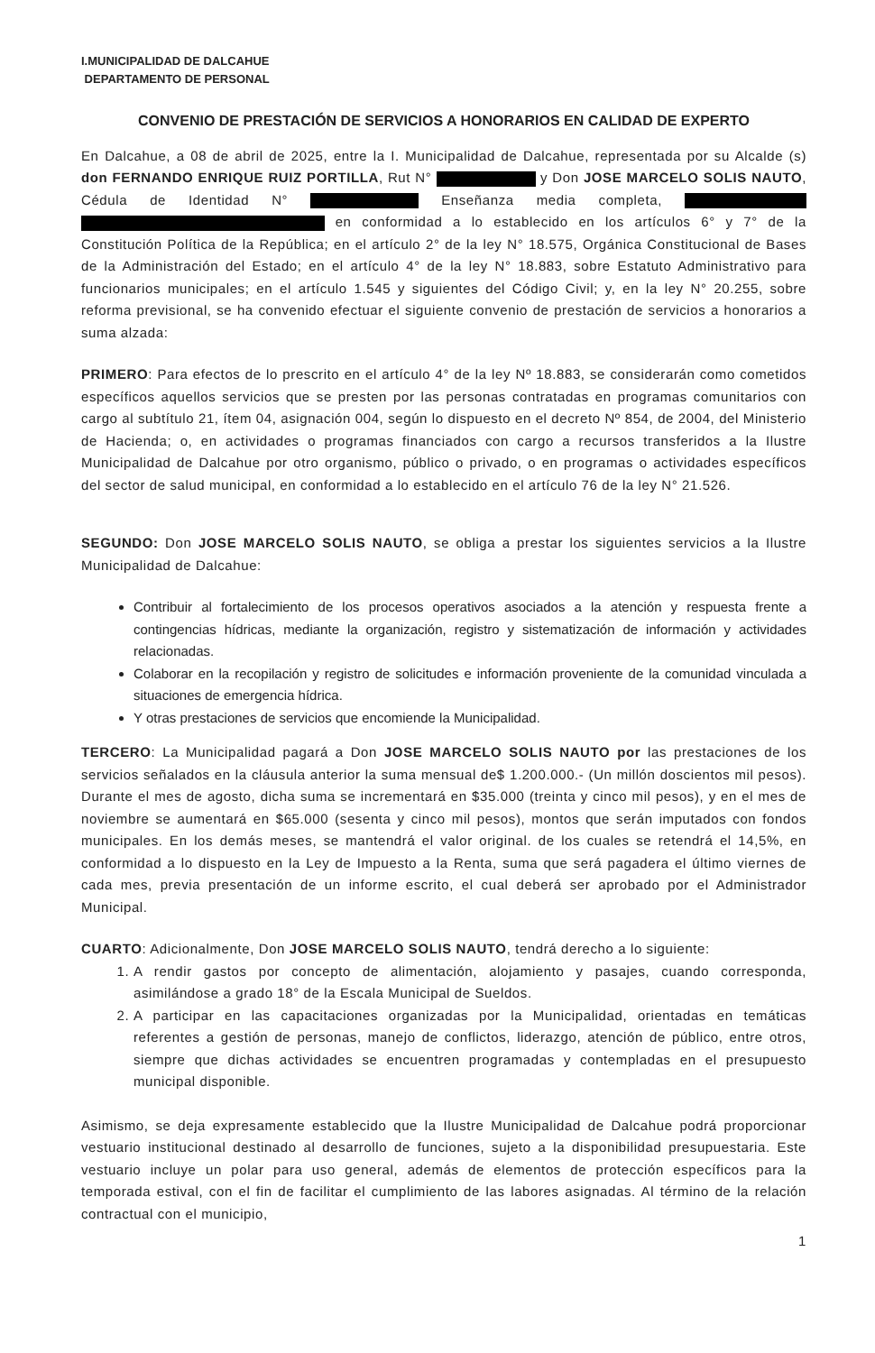I.MUNICIPALIDAD DE DALCAHUE
DEPARTAMENTO DE PERSONAL
CONVENIO DE PRESTACIÓN DE SERVICIOS A HONORARIOS EN CALIDAD DE EXPERTO
En Dalcahue, a 08 de abril de 2025, entre la I. Municipalidad de Dalcahue, representada por su Alcalde (s) don FERNANDO ENRIQUE RUIZ PORTILLA, Rut N° y Don JOSE MARCELO SOLIS NAUTO, Cédula de Identidad N° Enseñanza media completa, en conformidad a lo establecido en los artículos 6° y 7° de la Constitución Política de la República; en el artículo 2° de la ley N° 18.575, Orgánica Constitucional de Bases de la Administración del Estado; en el artículo 4° de la ley N° 18.883, sobre Estatuto Administrativo para funcionarios municipales; en el artículo 1.545 y siguientes del Código Civil; y, en la ley N° 20.255, sobre reforma previsional, se ha convenido efectuar el siguiente convenio de prestación de servicios a honorarios a suma alzada:
PRIMERO: Para efectos de lo prescrito en el artículo 4° de la ley Nº 18.883, se considerarán como cometidos específicos aquellos servicios que se presten por las personas contratadas en programas comunitarios con cargo al subtítulo 21, ítem 04, asignación 004, según lo dispuesto en el decreto Nº 854, de 2004, del Ministerio de Hacienda; o, en actividades o programas financiados con cargo a recursos transferidos a la Ilustre Municipalidad de Dalcahue por otro organismo, público o privado, o en programas o actividades específicos del sector de salud municipal, en conformidad a lo establecido en el artículo 76 de la ley N° 21.526.
SEGUNDO: Don JOSE MARCELO SOLIS NAUTO, se obliga a prestar los siguientes servicios a la Ilustre Municipalidad de Dalcahue:
Contribuir al fortalecimiento de los procesos operativos asociados a la atención y respuesta frente a contingencias hídricas, mediante la organización, registro y sistematización de información y actividades relacionadas.
Colaborar en la recopilación y registro de solicitudes e información proveniente de la comunidad vinculada a situaciones de emergencia hídrica.
Y otras prestaciones de servicios que encomiende la Municipalidad.
TERCERO: La Municipalidad pagará a Don JOSE MARCELO SOLIS NAUTO por las prestaciones de los servicios señalados en la cláusula anterior la suma mensual de$ 1.200.000.- (Un millón doscientos mil pesos). Durante el mes de agosto, dicha suma se incrementará en $35.000 (treinta y cinco mil pesos), y en el mes de noviembre se aumentará en $65.000 (sesenta y cinco mil pesos), montos que serán imputados con fondos municipales. En los demás meses, se mantendrá el valor original. de los cuales se retendrá el 14,5%, en conformidad a lo dispuesto en la Ley de Impuesto a la Renta, suma que será pagadera el último viernes de cada mes, previa presentación de un informe escrito, el cual deberá ser aprobado por el Administrador Municipal.
CUARTO: Adicionalmente, Don JOSE MARCELO SOLIS NAUTO, tendrá derecho a lo siguiente:
1. A rendir gastos por concepto de alimentación, alojamiento y pasajes, cuando corresponda, asimilándose a grado 18° de la Escala Municipal de Sueldos.
2. A participar en las capacitaciones organizadas por la Municipalidad, orientadas en temáticas referentes a gestión de personas, manejo de conflictos, liderazgo, atención de público, entre otros, siempre que dichas actividades se encuentren programadas y contempladas en el presupuesto municipal disponible.
Asimismo, se deja expresamente establecido que la Ilustre Municipalidad de Dalcahue podrá proporcionar vestuario institucional destinado al desarrollo de funciones, sujeto a la disponibilidad presupuestaria. Este vestuario incluye un polar para uso general, además de elementos de protección específicos para la temporada estival, con el fin de facilitar el cumplimiento de las labores asignadas. Al término de la relación contractual con el municipio,
1